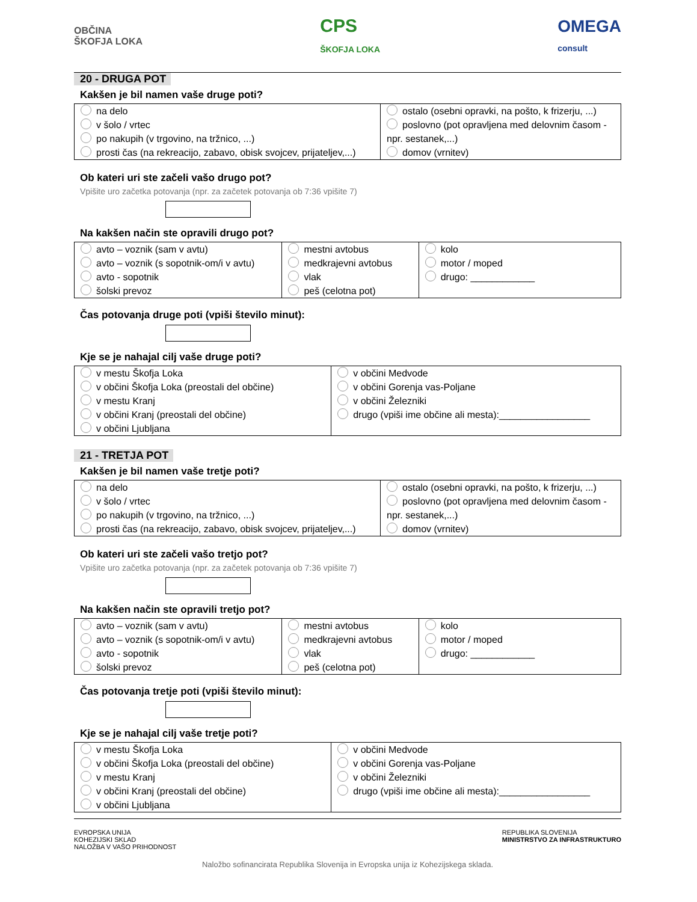OBČINA
ŠKOFJA LOKA
CPS
ŠKOFJA LOKA
OMEGA
consult
20 - DRUGA POT
Kakšen je bil namen vaše druge poti?
| na delo v šolo / vrtec po nakupih (v trgovino, na tržnico, ...) prosti čas (na rekreacijo, zabavo, obisk svojcev, prijateljev,...) | ostalo (osebni opravki, na pošto, k frizerju, ...) poslovno (pot opravljena med delovnim časom - npr. sestanek,...) domov (vrnitev) |
Ob kateri uri ste začeli vašo drugo pot?
Vpišite uro začetka potovanja (npr. za začetek potovanja ob 7:36 vpišite 7)
Na kakšen način ste opravili drugo pot?
| avto – voznik (sam v avtu) avto – voznik (s sopotnik-om/i v avtu) avto - sopotnik šolski prevoz | mestni avtobus medkrajevni avtobus vlak peš (celotna pot) | kolo motor / moped drugo: ____________ |
Čas potovanja druge poti (vpiši število minut):
Kje se je nahajal cilj vaše druge poti?
| v mestu Škofja Loka v občini Škofja Loka (preostali del občine) v mestu Kranj v občini Kranj (preostali del občine) v občini Ljubljana | v občini Medvode v občini Gorenja vas-Poljane v občini Železniki drugo (vpiši ime občine ali mesta):_________________ |
21 - TRETJA POT
Kakšen je bil namen vaše tretje poti?
| na delo v šolo / vrtec po nakupih (v trgovino, na tržnico, ...) prosti čas (na rekreacijo, zabavo, obisk svojcev, prijateljev,...) | ostalo (osebni opravki, na pošto, k frizerju, ...) poslovno (pot opravljena med delovnim časom - npr. sestanek,...) domov (vrnitev) |
Ob kateri uri ste začeli vašo tretjo pot?
Vpišite uro začetka potovanja (npr. za začetek potovanja ob 7:36 vpišite 7)
Na kakšen način ste opravili tretjo pot?
| avto – voznik (sam v avtu) avto – voznik (s sopotnik-om/i v avtu) avto - sopotnik šolski prevoz | mestni avtobus medkrajevni avtobus vlak peš (celotna pot) | kolo motor / moped drugo: ____________ |
Čas potovanja tretje poti (vpiši število minut):
Kje se je nahajal cilj vaše tretje poti?
| v mestu Škofja Loka v občini Škofja Loka (preostali del občine) v mestu Kranj v občini Kranj (preostali del občine) v občini Ljubljana | v občini Medvode v občini Gorenja vas-Poljane v občini Železniki drugo (vpiši ime občine ali mesta):_________________ |
EVROPSKA UNIJA
KOHEZIJSKI SKLAD
NALOŽBA V VAŠO PRIHODNOST
REPUBLIKA SLOVENIJA
MINISTRSTVO ZA INFRASTRUKTURO
Naložbo sofinancirata Republika Slovenija in Evropska unija iz Kohezijskega sklada.